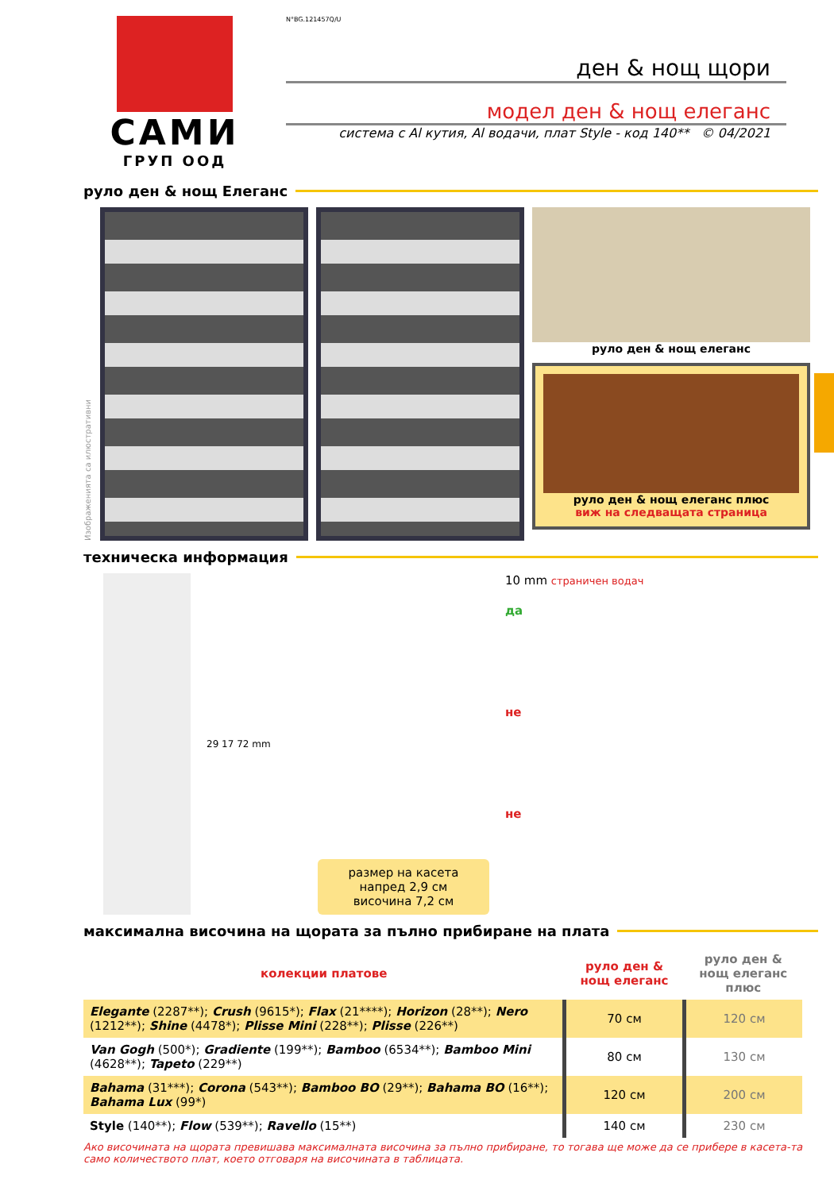САМИ
ГРУП ООД
N°BG.121457Q/U
ден & нощ щори
модел ден & нощ елеганс
система с Al кутия, Al водачи, плат Style - код 140** © 04/2021
руло ден & нощ Елеганс
Изображенията са илюстративни
руло ден & нощ елеганс
руло ден & нощ елеганс плюс
виж на следващата страница
техническа информация
29 17 72 mm
размер на касета
напред 2,9 см
височина 7,2 см
10 mm страничен водач
да
не
не
максимална височина на щората за пълно прибиране на плата
| колекции платове | руло ден & нощ елеганс | руло ден & нощ елеганс плюс |
| --- | --- | --- |
| Elegante (2287**); Crush (9615*); Flax (21****); Horizon (28**); Nero (1212**); Shine (4478*); Plisse Mini (228**); Plisse (226**) | 70 см | 120 см |
| Van Gogh (500*); Gradiente (199**); Bamboo (6534**); Bamboo Mini (4628**); Tapeto (229**) | 80 см | 130 см |
| Bahama (31***); Corona (543**); Bamboo BO (29**); Bahama BO (16**); Bahama Lux (99*) | 120 см | 200 см |
| Style (140**); Flow (539**); Ravello (15**) | 140 см | 230 см |
Ако височината на щората превишава максималната височина за пълно прибиране, то тогава ще може да се прибере в касета-та само количеството плат, което отговаря на височината в таблицата.